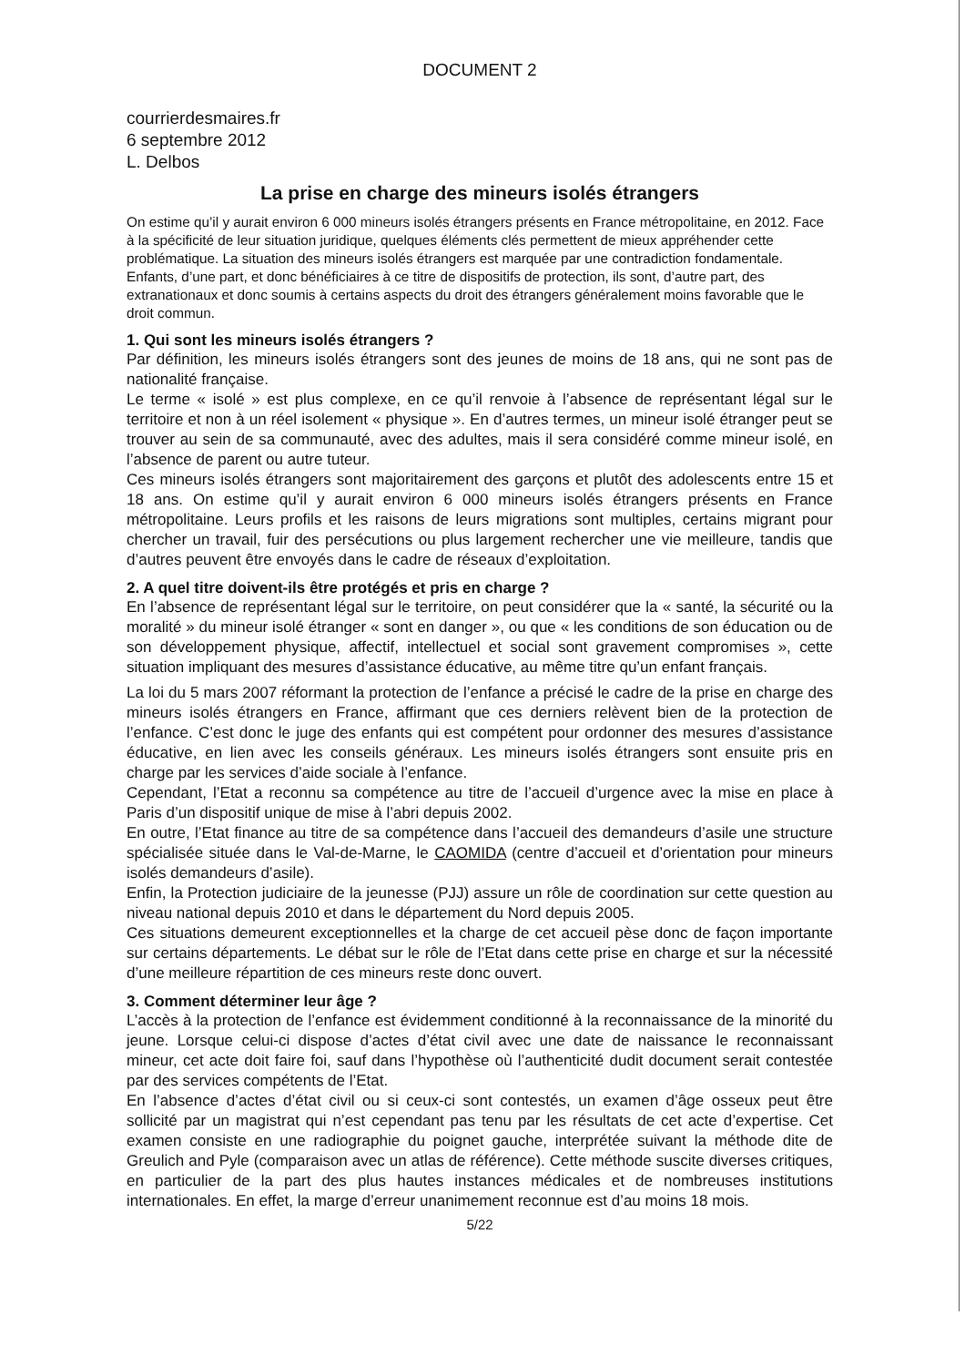DOCUMENT 2
courrierdesmaires.fr
6 septembre 2012
L. Delbos
La prise en charge des mineurs isolés étrangers
On estime qu’il y aurait environ 6 000 mineurs isolés étrangers présents en France métropolitaine, en 2012. Face à la spécificité de leur situation juridique, quelques éléments clés permettent de mieux appréhender cette problématique. La situation des mineurs isolés étrangers est marquée par une contradiction fondamentale. Enfants, d’une part, et donc bénéficiaires à ce titre de dispositifs de protection, ils sont, d’autre part, des extranationaux et donc soumis à certains aspects du droit des étrangers généralement moins favorable que le droit commun.
1. Qui sont les mineurs isolés étrangers ?
Par définition, les mineurs isolés étrangers sont des jeunes de moins de 18 ans, qui ne sont pas de nationalité française.
Le terme « isolé » est plus complexe, en ce qu’il renvoie à l’absence de représentant légal sur le territoire et non à un réel isolement « physique ». En d’autres termes, un mineur isolé étranger peut se trouver au sein de sa communauté, avec des adultes, mais il sera considéré comme mineur isolé, en l’absence de parent ou autre tuteur.
Ces mineurs isolés étrangers sont majoritairement des garçons et plutôt des adolescents entre 15 et 18 ans. On estime qu’il y aurait environ 6 000 mineurs isolés étrangers présents en France métropolitaine. Leurs profils et les raisons de leurs migrations sont multiples, certains migrant pour chercher un travail, fuir des persécutions ou plus largement rechercher une vie meilleure, tandis que d’autres peuvent être envoyés dans le cadre de réseaux d’exploitation.
2. A quel titre doivent-ils être protégés et pris en charge ?
En l’absence de représentant légal sur le territoire, on peut considérer que la « santé, la sécurité ou la moralité » du mineur isolé étranger « sont en danger », ou que « les conditions de son éducation ou de son développement physique, affectif, intellectuel et social sont gravement compromises », cette situation impliquant des mesures d’assistance éducative, au même titre qu’un enfant français.
La loi du 5 mars 2007 réformant la protection de l’enfance a précisé le cadre de la prise en charge des mineurs isolés étrangers en France, affirmant que ces derniers relèvent bien de la protection de l’enfance. C’est donc le juge des enfants qui est compétent pour ordonner des mesures d’assistance éducative, en lien avec les conseils généraux. Les mineurs isolés étrangers sont ensuite pris en charge par les services d’aide sociale à l’enfance.
Cependant, l’Etat a reconnu sa compétence au titre de l’accueil d’urgence avec la mise en place à Paris d’un dispositif unique de mise à l’abri depuis 2002.
En outre, l’Etat finance au titre de sa compétence dans l’accueil des demandeurs d’asile une structure spécialisée située dans le Val-de-Marne, le CAOMIDA (centre d’accueil et d’orientation pour mineurs isolés demandeurs d’asile).
Enfin, la Protection judiciaire de la jeunesse (PJJ) assure un rôle de coordination sur cette question au niveau national depuis 2010 et dans le département du Nord depuis 2005.
Ces situations demeurent exceptionnelles et la charge de cet accueil pèse donc de façon importante sur certains départements. Le débat sur le rôle de l’Etat dans cette prise en charge et sur la nécessité d’une meilleure répartition de ces mineurs reste donc ouvert.
3. Comment déterminer leur âge ?
L’accès à la protection de l’enfance est évidemment conditionné à la reconnaissance de la minorité du jeune. Lorsque celui-ci dispose d’actes d’état civil avec une date de naissance le reconnaissant mineur, cet acte doit faire foi, sauf dans l’hypothèse où l’authenticité dudit document serait contestée par des services compétents de l’Etat.
En l’absence d’actes d’état civil ou si ceux-ci sont contestés, un examen d’âge osseux peut être sollicité par un magistrat qui n’est cependant pas tenu par les résultats de cet acte d’expertise. Cet examen consiste en une radiographie du poignet gauche, interprétée suivant la méthode dite de Greulich and Pyle (comparaison avec un atlas de référence). Cette méthode suscite diverses critiques, en particulier de la part des plus hautes instances médicales et de nombreuses institutions internationales. En effet, la marge d’erreur unanimement reconnue est d’au moins 18 mois.
5/22